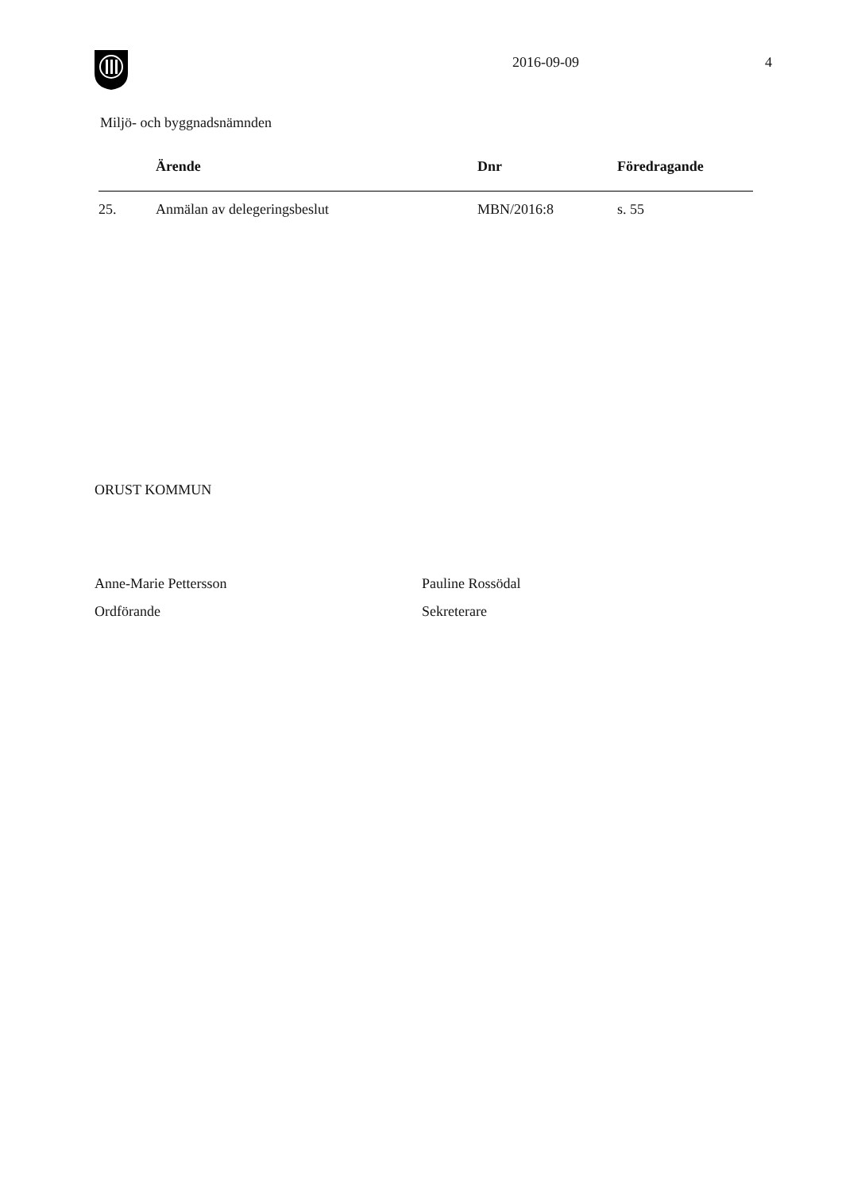2016-09-09 4
Miljö- och byggnadsnämnden
| | Ärende | Dnr | Föredragande |
| --- | --- | --- | --- |
| 25. | Anmälan av delegeringsbeslut | MBN/2016:8 | s. 55 |
ORUST KOMMUN
Anne-Marie Pettersson
Ordförande
Pauline Rossödal
Sekreterare